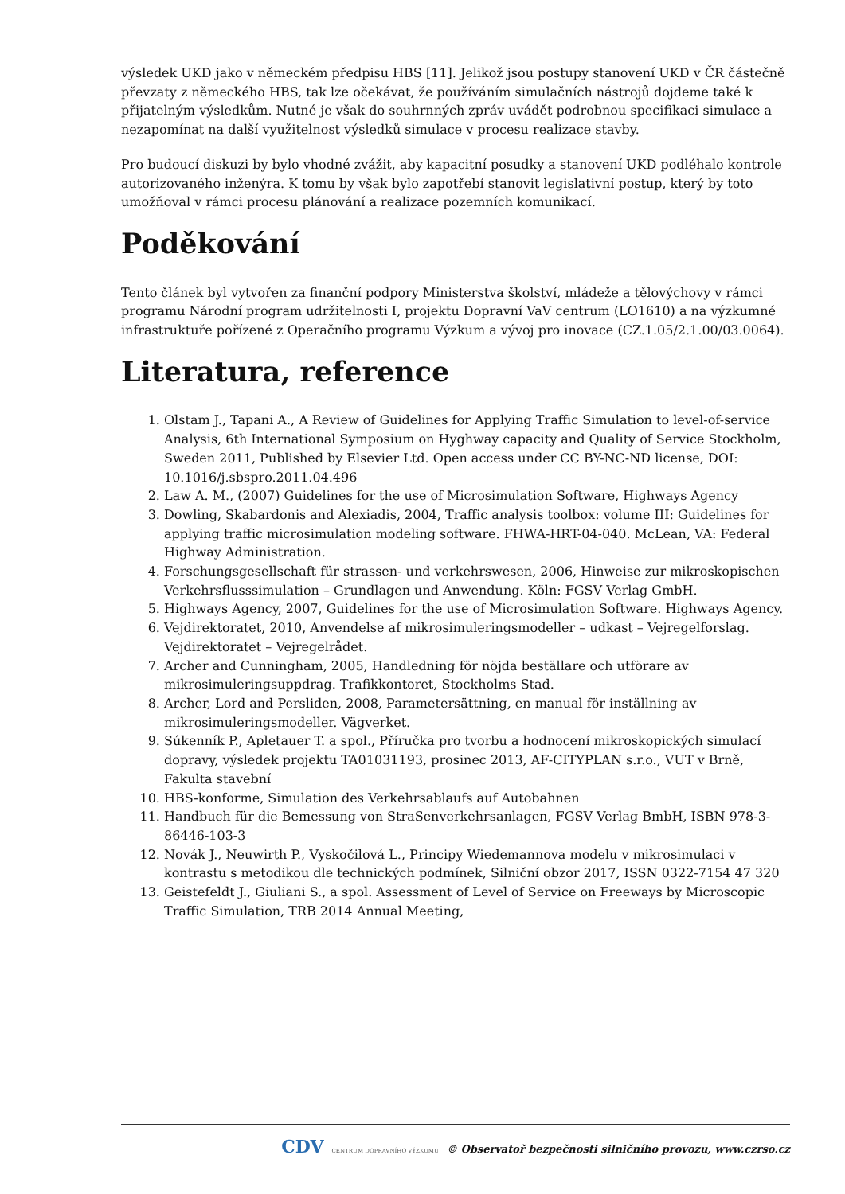výsledek UKD jako v německém předpisu HBS [11]. Jelikož jsou postupy stanovení UKD v ČR částečně převzaty z německého HBS, tak lze očekávat, že používáním simulačních nástrojů dojdeme také k přijatelným výsledkům. Nutné je však do souhrnných zpráv uvádět podrobnou specifikaci simulace a nezapomínat na další využitelnost výsledků simulace v procesu realizace stavby.
Pro budoucí diskuzi by bylo vhodné zvážit, aby kapacitní posudky a stanovení UKD podléhalo kontrole autorizovaného inženýra. K tomu by však bylo zapotřebí stanovit legislativní postup, který by toto umožňoval v rámci procesu plánování a realizace pozemních komunikací.
Poděkování
Tento článek byl vytvořen za finanční podpory Ministerstva školství, mládeže a tělovýchovy v rámci programu Národní program udržitelnosti I, projektu Dopravní VaV centrum (LO1610) a na výzkumné infrastruktuře pořízené z Operačního programu Výzkum a vývoj pro inovace (CZ.1.05/2.1.00/03.0064).
Literatura, reference
1. Olstam J., Tapani A., A Review of Guidelines for Applying Traffic Simulation to level-of-service Analysis, 6th International Symposium on Hyghway capacity and Quality of Service Stockholm, Sweden 2011, Published by Elsevier Ltd. Open access under CC BY-NC-ND license, DOI: 10.1016/j.sbspro.2011.04.496
2. Law A. M., (2007) Guidelines for the use of Microsimulation Software, Highways Agency
3. Dowling, Skabardonis and Alexiadis, 2004, Traffic analysis toolbox: volume III: Guidelines for applying traffic microsimulation modeling software. FHWA-HRT-04-040. McLean, VA: Federal Highway Administration.
4. Forschungsgesellschaft für strassen- und verkehrswesen, 2006, Hinweise zur mikroskopischen Verkehrsflusssimulation – Grundlagen und Anwendung. Köln: FGSV Verlag GmbH.
5. Highways Agency, 2007, Guidelines for the use of Microsimulation Software. Highways Agency.
6. Vejdirektoratet, 2010, Anvendelse af mikrosimuleringsmodeller – udkast – Vejregelforslag. Vejdirektoratet – Vejregelrådet.
7. Archer and Cunningham, 2005, Handledning för nöjda beställare och utförare av mikrosimuleringsuppdrag. Trafikkontoret, Stockholms Stad.
8. Archer, Lord and Persliden, 2008, Parametersättning, en manual för inställning av mikrosimuleringsmodeller. Vägverket.
9. Súkenník P., Apletauer T. a spol., Příručka pro tvorbu a hodnocení mikroskopických simulací dopravy, výsledek projektu TA01031193, prosinec 2013, AF-CITYPLAN s.r.o., VUT v Brně, Fakulta stavební
10. HBS-konforme, Simulation des Verkehrsablaufs auf Autobahnen
11. Handbuch für die Bemessung von StraSenverkehrsanlagen, FGSV Verlag BmbH, ISBN 978-3-86446-103-3
12. Novák J., Neuwirth P., Vyskočilová L., Principy Wiedemannova modelu v mikrosimulaci v kontrastu s metodikou dle technických podmínek, Silniční obzor 2017, ISSN 0322-7154 47 320
13. Geistefeldt J., Giuliani S., a spol. Assessment of Level of Service on Freeways by Microscopic Traffic Simulation, TRB 2014 Annual Meeting,
CDV CENTRUM DOPRAVNÍHO VÝZKUMU © Observatoř bezpečnosti silničního provozu, www.czrso.cz